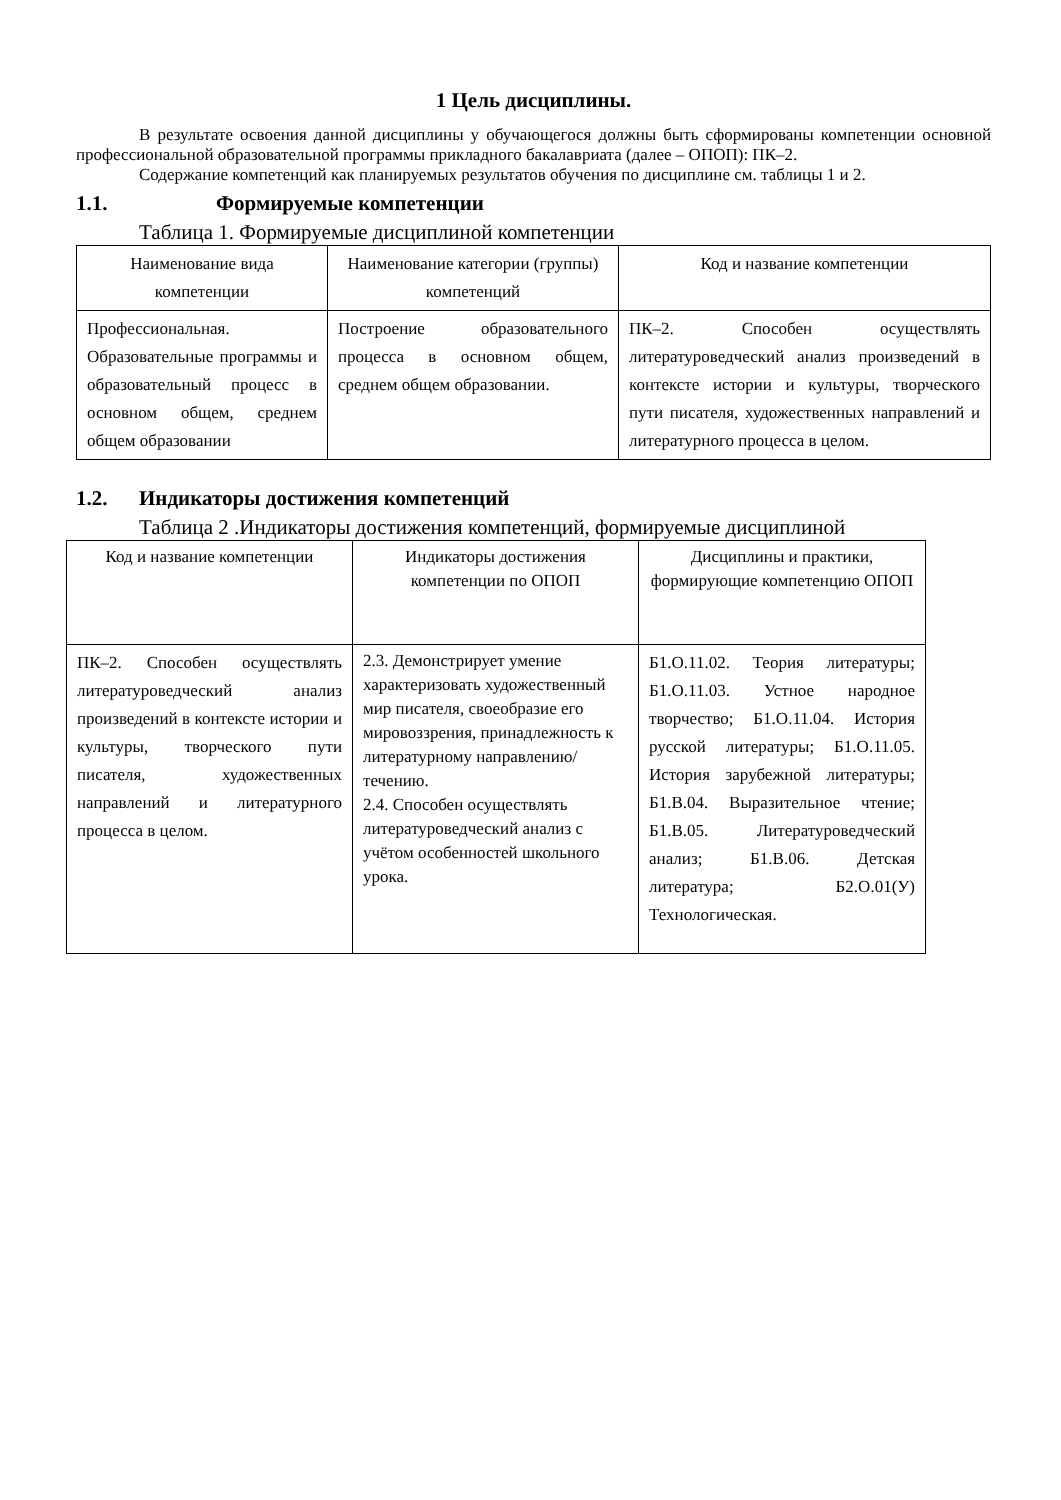1 Цель дисциплины.
В результате освоения данной дисциплины у обучающегося должны быть сформированы компетенции основной профессиональной образовательной программы прикладного бакалавриата (далее – ОПОП): ПК–2.
Содержание компетенций как планируемых результатов обучения по дисциплине см. таблицы 1 и 2.
1.1. Формируемые компетенции
Таблица 1. Формируемые дисциплиной компетенции
| Наименование вида компетенции | Наименование категории (группы) компетенций | Код и название компетенции |
| --- | --- | --- |
| Профессиональная. Образовательные программы и образовательный процесс в основном общем, среднем общем образовании | Построение образовательного процесса в основном общем, среднем общем образовании. | ПК–2. Способен осуществлять литературоведческий анализ произведений в контексте истории и культуры, творческого пути писателя, художественных направлений и литературного процесса в целом. |
1.2. Индикаторы достижения компетенций
Таблица 2 .Индикаторы достижения компетенций, формируемые дисциплиной
| Код и название компетенции | Индикаторы достижения компетенции по ОПОП | Дисциплины и практики, формирующие компетенцию ОПОП |
| --- | --- | --- |
| ПК–2. Способен осуществлять литературоведческий анализ произведений в контексте истории и культуры, творческого пути писателя, художественных направлений и литературного процесса в целом. | 2.3. Демонстрирует умение характеризовать художественный мир писателя, своеобразие его мировоззрения, принадлежность к литературному направлению/течению. 2.4. Способен осуществлять литературоведческий анализ с учётом особенностей школьного урока. | Б1.О.11.02. Теория литературы; Б1.О.11.03. Устное народное творчество; Б1.О.11.04. История русской литературы; Б1.О.11.05. История зарубежной литературы; Б1.В.04. Выразительное чтение; Б1.В.05. Литературоведческий анализ; Б1.В.06. Детская литература; Б2.О.01(У) Технологическая. |